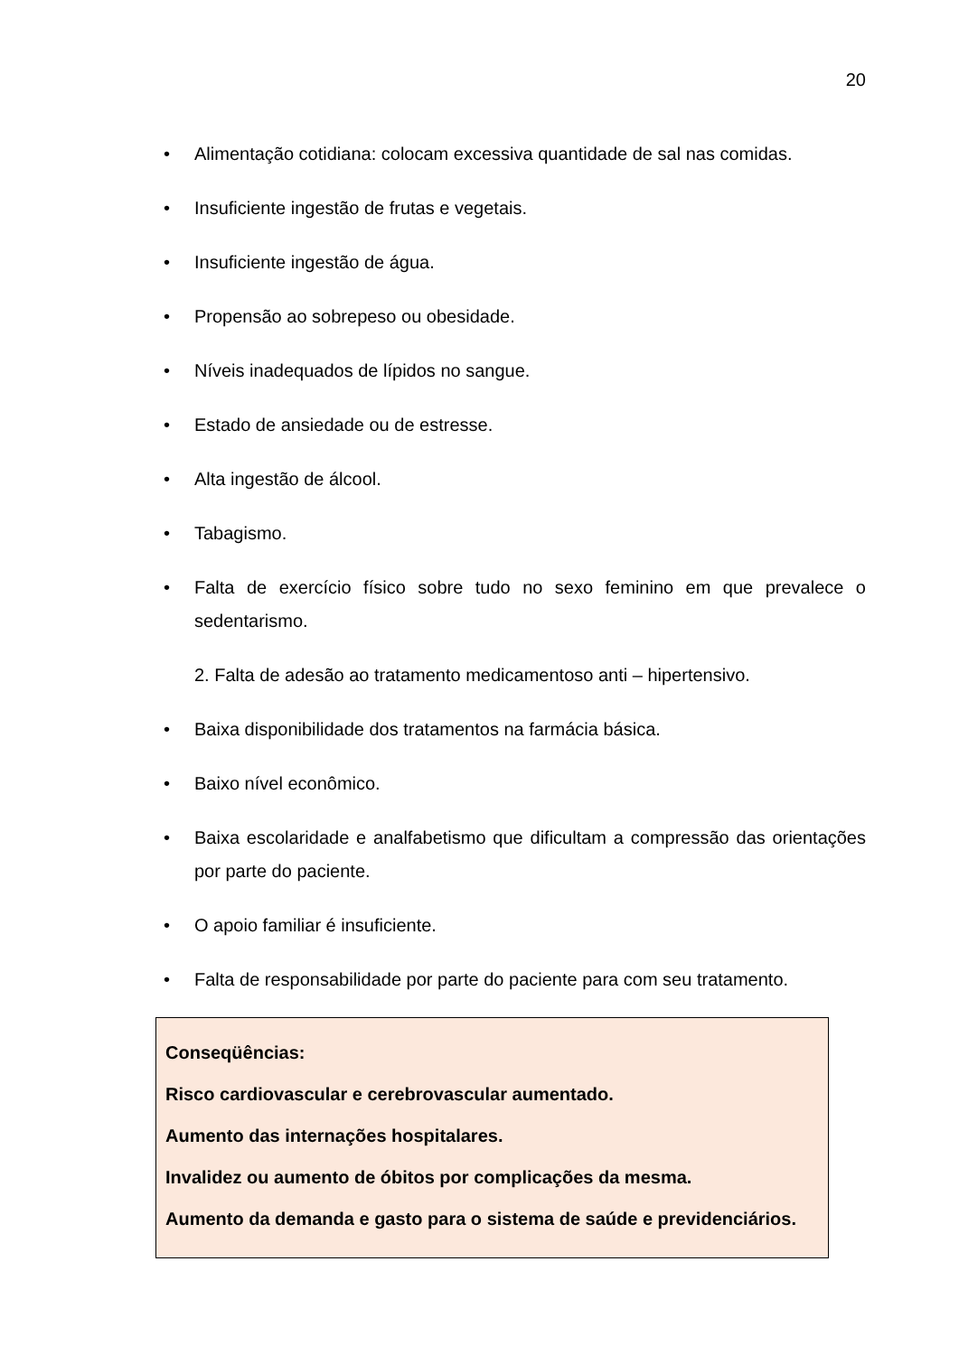20
• Alimentação cotidiana: colocam excessiva quantidade de sal nas comidas.
• Insuficiente ingestão de frutas e vegetais.
• Insuficiente ingestão de água.
• Propensão ao sobrepeso ou obesidade.
• Níveis inadequados de lípidos no sangue.
• Estado de ansiedade ou de estresse.
• Alta ingestão de álcool.
• Tabagismo.
• Falta de exercício físico sobre tudo no sexo feminino em que prevalece o sedentarismo.
2. Falta de adesão ao tratamento medicamentoso anti – hipertensivo.
• Baixa disponibilidade dos tratamentos na farmácia básica.
• Baixo nível econômico.
• Baixa escolaridade e analfabetismo que dificultam a compressão das orientações por parte do paciente.
• O apoio familiar é insuficiente.
• Falta de responsabilidade por parte do paciente para com seu tratamento.
Conseqüências:
Risco cardiovascular e cerebrovascular aumentado.
Aumento das internações hospitalares.
Invalidez ou aumento de óbitos por complicações da mesma.
Aumento da demanda e gasto para o sistema de saúde e previdenciários.